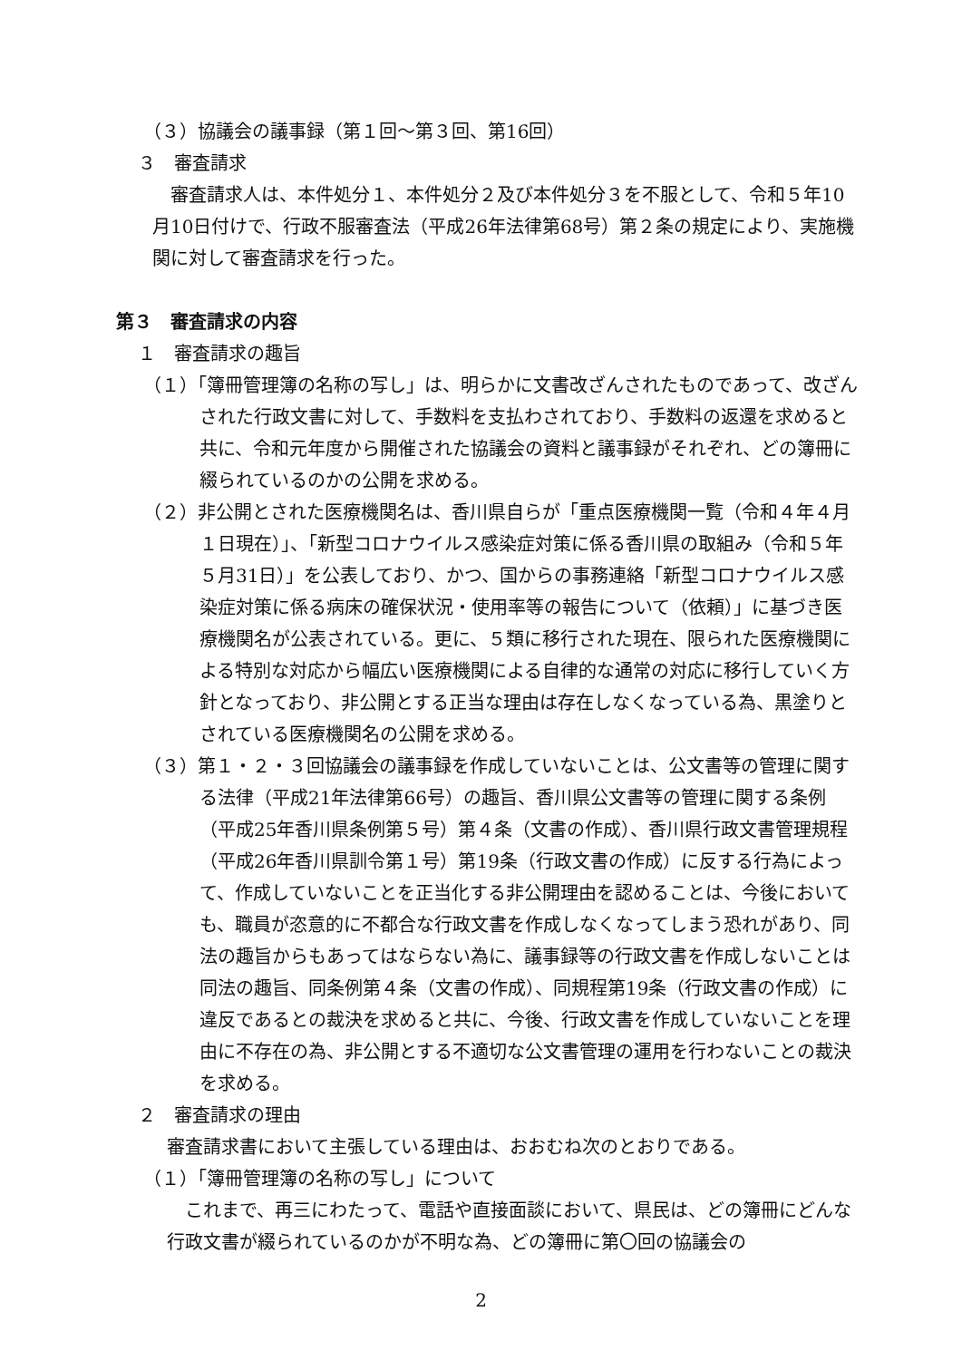（３）協議会の議事録（第１回～第３回、第16回）
３　審査請求
　審査請求人は、本件処分１、本件処分２及び本件処分３を不服として、令和５年10月10日付けで、行政不服審査法（平成26年法律第68号）第２条の規定により、実施機関に対して審査請求を行った。
第３　審査請求の内容
１　審査請求の趣旨
（１）「簿冊管理簿の名称の写し」は、明らかに文書改ざんされたものであって、改ざんされた行政文書に対して、手数料を支払わされており、手数料の返還を求めると共に、令和元年度から開催された協議会の資料と議事録がそれぞれ、どの簿冊に綴られているのかの公開を求める。
（２）非公開とされた医療機関名は、香川県自らが「重点医療機関一覧（令和４年４月１日現在）」、「新型コロナウイルス感染症対策に係る香川県の取組み（令和５年５月31日）」を公表しており、かつ、国からの事務連絡「新型コロナウイルス感染症対策に係る病床の確保状況・使用率等の報告について（依頼）」に基づき医療機関名が公表されている。更に、５類に移行された現在、限られた医療機関による特別な対応から幅広い医療機関による自律的な通常の対応に移行していく方針となっており、非公開とする正当な理由は存在しなくなっている為、黒塗りとされている医療機関名の公開を求める。
（３）第１・２・３回協議会の議事録を作成していないことは、公文書等の管理に関する法律（平成21年法律第66号）の趣旨、香川県公文書等の管理に関する条例（平成25年香川県条例第５号）第４条（文書の作成）、香川県行政文書管理規程（平成26年香川県訓令第１号）第19条（行政文書の作成）に反する行為によって、作成していないことを正当化する非公開理由を認めることは、今後においても、職員が恣意的に不都合な行政文書を作成しなくなってしまう恐れがあり、同法の趣旨からもあってはならない為に、議事録等の行政文書を作成しないことは同法の趣旨、同条例第４条（文書の作成）、同規程第19条（行政文書の作成）に違反であるとの裁決を求めると共に、今後、行政文書を作成していないことを理由に不存在の為、非公開とする不適切な公文書管理の運用を行わないことの裁決を求める。
２　審査請求の理由
審査請求書において主張している理由は、おおむね次のとおりである。
（１）「簿冊管理簿の名称の写し」について
　これまで、再三にわたって、電話や直接面談において、県民は、どの簿冊にどんな行政文書が綴られているのかが不明な為、どの簿冊に第〇回の協議会の
2